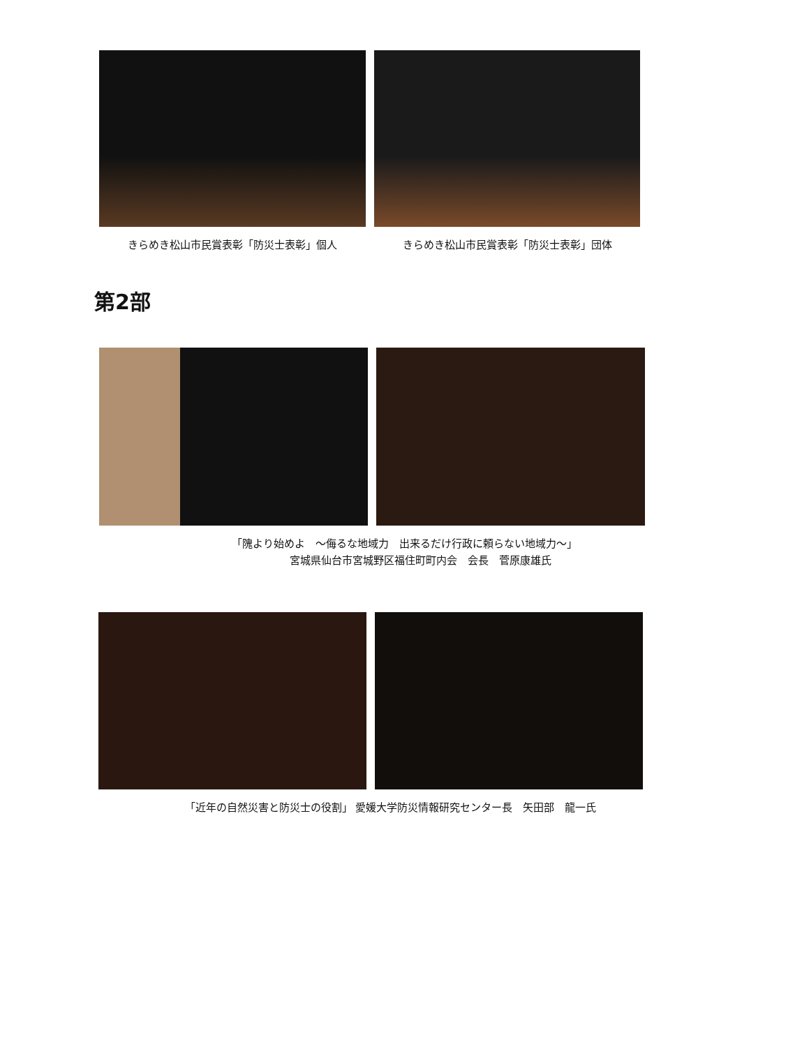きらめき松山市民賞表彰「防災士表彰」個人
きらめき松山市民賞表彰「防災士表彰」団体
第2部
「隗より始めよ　～侮るな地域力　出来るだけ行政に頼らない地域力～」
　　　宮城県仙台市宮城野区福住町町内会　会長　菅原康雄氏
「近年の自然災害と防災士の役割」 愛媛大学防災情報研究センター長　矢田部　龍一氏